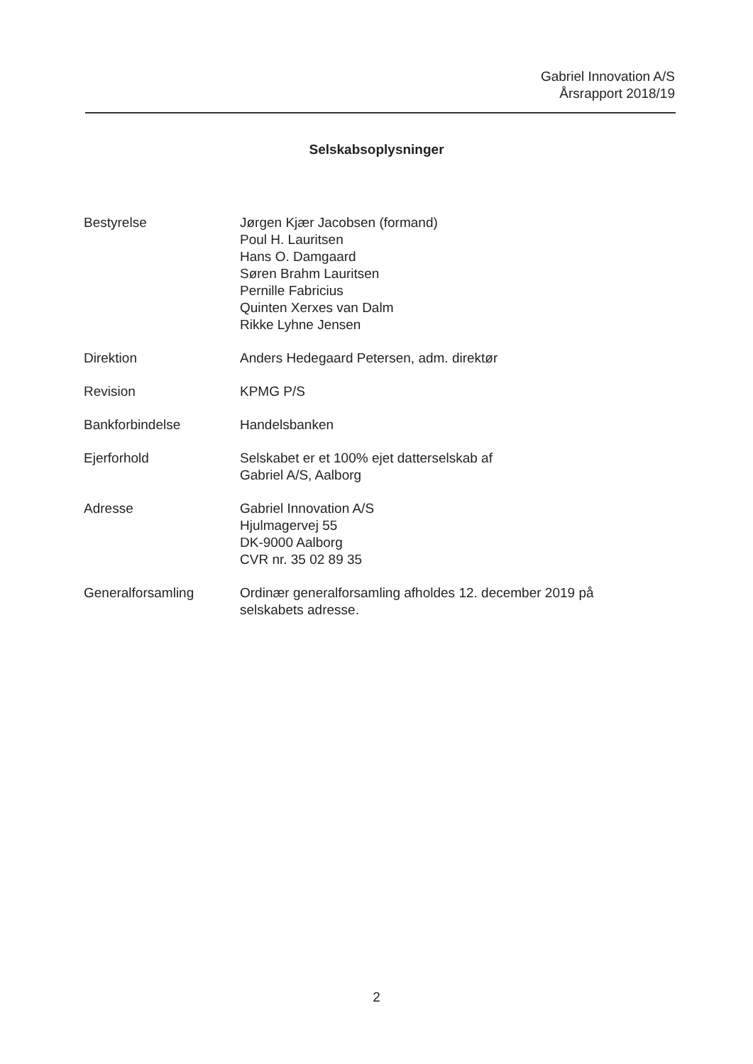Gabriel Innovation A/S
Årsrapport 2018/19
Selskabsoplysninger
Bestyrelse Jørgen Kjær Jacobsen (formand)
Poul H. Lauritsen
Hans O. Damgaard
Søren Brahm Lauritsen
Pernille Fabricius
Quinten Xerxes van Dalm
Rikke Lyhne Jensen
Direktion Anders Hedegaard Petersen, adm. direktør
Revision KPMG P/S
Bankforbindelse Handelsbanken
Ejerforhold Selskabet er et 100% ejet datterselskab af
Gabriel A/S, Aalborg
Adresse Gabriel Innovation A/S
Hjulmagervej 55
DK-9000 Aalborg
CVR nr. 35 02 89 35
Generalforsamling Ordinær generalforsamling afholdes 12. december 2019 på selskabets adresse.
2